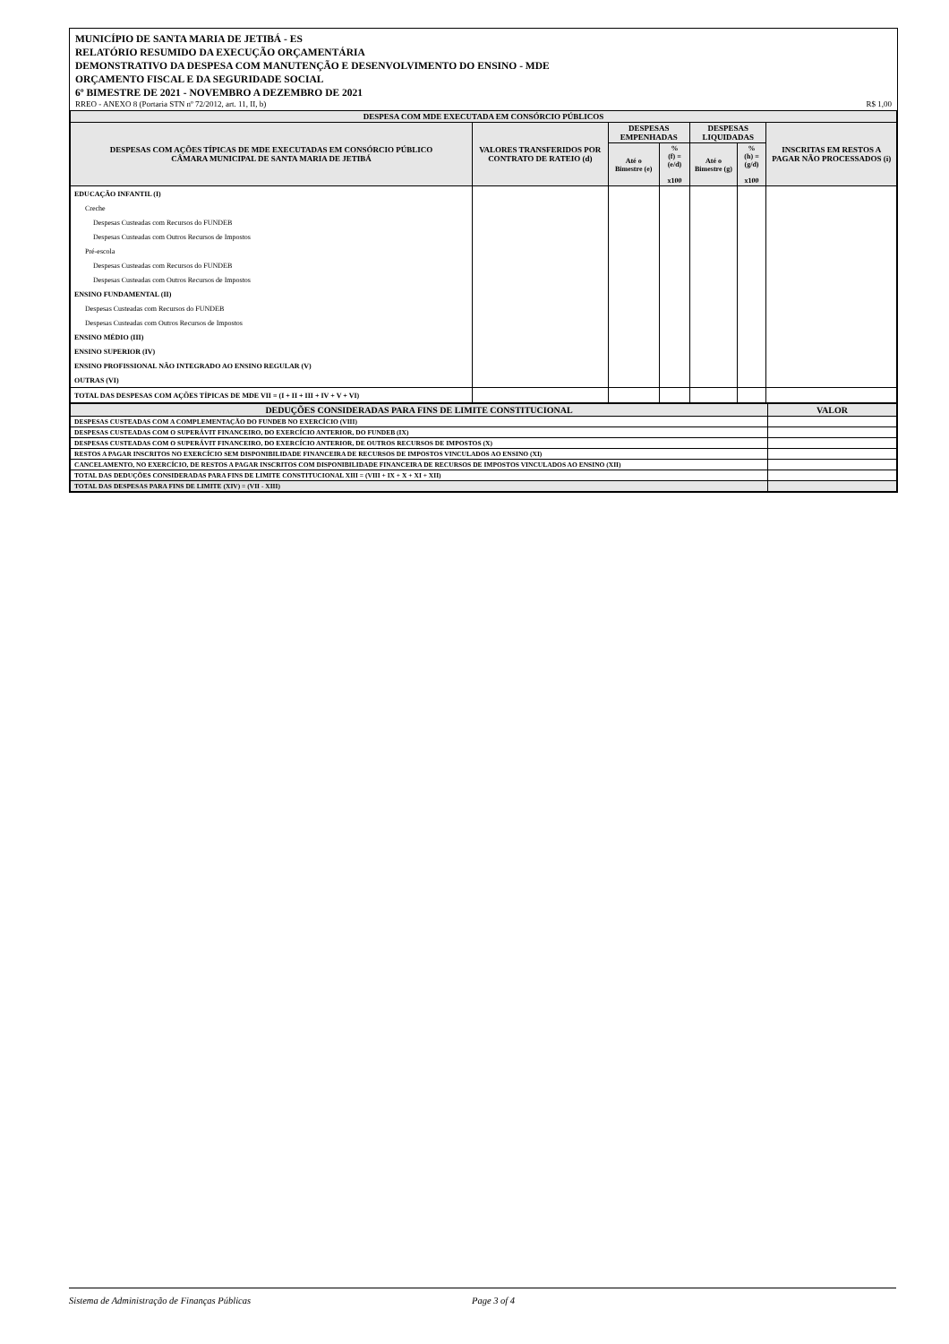MUNICÍPIO DE SANTA MARIA DE JETIBÁ - ES
RELATÓRIO RESUMIDO DA EXECUÇÃO ORÇAMENTÁRIA
DEMONSTRATIVO DA DESPESA COM MANUTENÇÃO E DESENVOLVIMENTO DO ENSINO - MDE
ORÇAMENTO FISCAL E DA SEGURIDADE SOCIAL
6º BIMESTRE DE 2021 - NOVEMBRO A DEZEMBRO DE 2021
RREO - ANEXO 8 (Portaria STN nº 72/2012, art. 11, II, b) R$ 1,00
| DESPESA COM MDE EXECUTADA EM CONSÓRCIO PÚBLICOS | | | | | | |
| --- | --- | --- | --- | --- | --- | --- |
| DESPESAS COM AÇÕES TÍPICAS DE MDE EXECUTADAS EM CONSÓRCIO PÚBLICO CÂMARA MUNICIPAL DE SANTA MARIA DE JETIBÁ | VALORES TRANSFERIDOS POR CONTRATO DE RATEIO (d) | DESPESAS EMPENHADAS | | DESPESAS LIQUIDADAS | | INSCRITAS EM RESTOS A PAGAR NÃO PROCESSADOS (i) |
| | | Até o Bimestre (e) | % (f) = (e/d) x100 | Até o Bimestre (g) | % (h) = (g/d) x100 | |
| EDUCAÇÃO INFANTIL (I) | | | | | | |
| Creche | | | | | | |
| Despesas Custeadas com Recursos do FUNDEB | | | | | | |
| Despesas Custeadas com Outros Recursos de Impostos | | | | | | |
| Pré-escola | | | | | | |
| Despesas Custeadas com Recursos do FUNDEB | | | | | | |
| Despesas Custeadas com Outros Recursos de Impostos | | | | | | |
| ENSINO FUNDAMENTAL (II) | | | | | | |
| Despesas Custeadas com Recursos do FUNDEB | | | | | | |
| Despesas Custeadas com Outros Recursos de Impostos | | | | | | |
| ENSINO MÉDIO (III) | | | | | | |
| ENSINO SUPERIOR (IV) | | | | | | |
| ENSINO PROFISSIONAL NÃO INTEGRADO AO ENSINO REGULAR (V) | | | | | | |
| OUTRAS (VI) | | | | | | |
| TOTAL DAS DESPESAS COM AÇÕES TÍPICAS DE MDE VII = (I + II + III + IV + V + VI) | | | | | | |
| DEDUÇÕES CONSIDERADAS PARA FINS DE LIMITE CONSTITUCIONAL | VALOR |
| --- | --- |
| DESPESAS CUSTEADAS COM A COMPLEMENTAÇÃO DO FUNDEB NO EXERCÍCIO (VIII) | |
| DESPESAS CUSTEADAS COM O SUPERÁVIT FINANCEIRO, DO EXERCÍCIO ANTERIOR, DO FUNDEB (IX) | |
| DESPESAS CUSTEADAS COM O SUPERÁVIT FINANCEIRO, DO EXERCÍCIO ANTERIOR, DE OUTROS RECURSOS DE IMPOSTOS (X) | |
| RESTOS A PAGAR INSCRITOS NO EXERCÍCIO SEM DISPONIBILIDADE FINANCEIRA DE RECURSOS DE IMPOSTOS VINCULADOS AO ENSINO (XI) | |
| CANCELAMENTO, NO EXERCÍCIO, DE RESTOS A PAGAR INSCRITOS COM DISPONIBILIDADE FINANCEIRA DE RECURSOS DE IMPOSTOS VINCULADOS AO ENSINO (XII) | |
| TOTAL DAS DEDUÇÕES CONSIDERADAS PARA FINS DE LIMITE CONSTITUCIONAL XIII = (VIII + IX + X + XI + XII) | |
| TOTAL DAS DESPESAS PARA FINS DE LIMITE (XIV) = (VII - XIII) | |
Sistema de Administração de Finanças Públicas Page 3 of 4